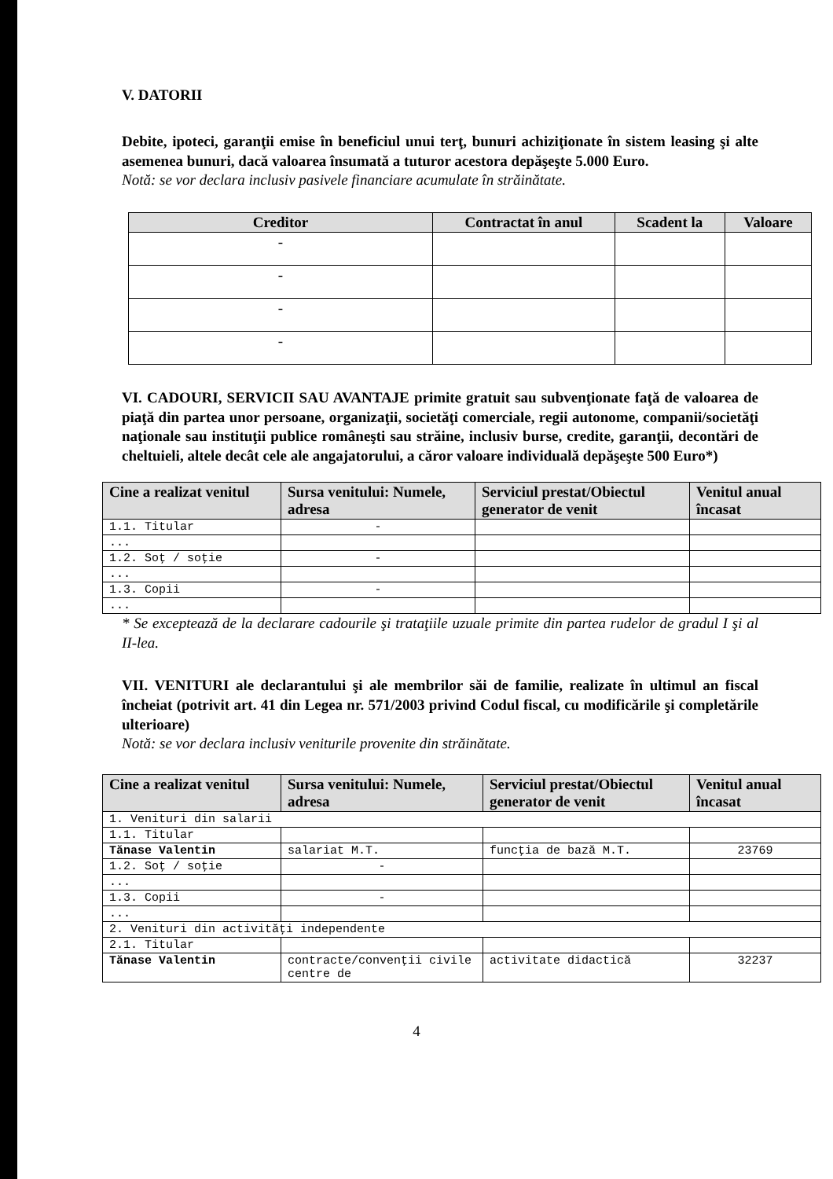V. DATORII
Debite, ipoteci, garanţii emise în beneficiul unui terţ, bunuri achiziţionate în sistem leasing şi alte asemenea bunuri, dacă valoarea însumată a tuturor acestora depăşeşte 5.000 Euro.
Notă: se vor declara inclusiv pasivele financiare acumulate în străinătate.
| Creditor | Contractat în anul | Scadent la | Valoare |
| --- | --- | --- | --- |
| - | | | |
| - | | | |
| - | | | |
| - | | | |
VI. CADOURI, SERVICII SAU AVANTAJE primite gratuit sau subvenţionate faţă de valoarea de piaţă din partea unor persoane, organizaţii, societăţi comerciale, regii autonome, companii/societăţi naţionale sau instituţii publice româneşti sau străine, inclusiv burse, credite, garanţii, decontări de cheltuieli, altele decât cele ale angajatorului, a căror valoare individuală depăşeşte 500 Euro*)
| Cine a realizat venitul | Sursa venitului: Numele, adresa | Serviciul prestat/Obiectul generator de venit | Venitul anual încasat |
| --- | --- | --- | --- |
| 1.1. Titular | - | | |
| ... | | | |
| 1.2. Soţ / soţie | - | | |
| ... | | | |
| 1.3. Copii | - | | |
| ... | | | |
* Se exceptează de la declarare cadourile şi trataţiile uzuale primite din partea rudelor de gradul I şi al II-lea.
VII. VENITURI ale declarantului şi ale membrilor săi de familie, realizate în ultimul an fiscal încheiat (potrivit art. 41 din Legea nr. 571/2003 privind Codul fiscal, cu modificările şi completările ulterioare)
Notă: se vor declara inclusiv veniturile provenite din străinătate.
| Cine a realizat venitul | Sursa venitului: Numele, adresa | Serviciul prestat/Obiectul generator de venit | Venitul anual încasat |
| --- | --- | --- | --- |
| 1. Venituri din salarii | | | |
| 1.1. Titular | | | |
| Tănase Valentin | salariat M.T. | funcţia de bază M.T. | 23769 |
| 1.2. Soţ / soţie | - | | |
| ... | | | |
| 1.3. Copii | - | | |
| ... | | | |
| 2. Venituri din activităţi independente | | | |
| 2.1. Titular | | | |
| Tănase Valentin | contracte/convenţii civile centre de | activitate didactică | 32237 |
4